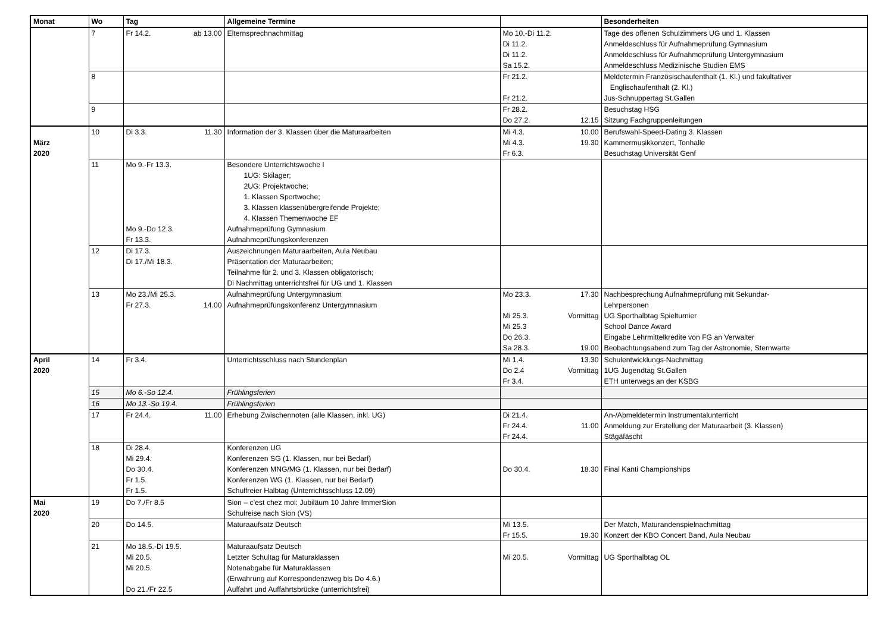| Monat | Wo | Tag | Allgemeine Termine | | Besonderheiten |
| --- | --- | --- | --- | --- | --- |
| | 7 | Fr 14.2. ab 13.00 | Elternsprechnachmittag | Mo 10.-Di 11.2. Di 11.2. Di 11.2. Sa 15.2. | Tage des offenen Schulzimmers UG und 1. Klassen Anmeldeschluss für Aufnahmeprüfung Gymnasium Anmeldeschluss für Aufnahmeprüfung Untergymnasium Anmeldeschluss Medizinische Studien EMS |
| | 8 | | | Fr 21.2. Fr 21.2. | Meldetermin Französischaufenthalt (1. Kl.) und fakultativer Englischaufenthalt (2. Kl.) Jus-Schnuppertag St.Gallen |
| | 9 | | | Fr 28.2. Do 27.2. 12.15 | Besuchstag HSG Sitzung Fachgruppenleitungen |
| März 2020 | 10 | Di 3.3. 11.30 | Information der 3. Klassen über die Maturaarbeiten | Mi 4.3. 10.00 Mi 4.3. 19.30 Fr 6.3. | Berufswahl-Speed-Dating 3. Klassen Kammermusikkonzert, Tonhalle Besuchstag Universität Genf |
| | 11 | Mo 9.-Fr 13.3. Mo 9.-Do 12.3. Fr 13.3. | Besondere Unterrichtswoche I 1UG: Skilager; 2UG: Projektwoche; 1. Klassen Sportwoche; 3. Klassen klassenübergreifende Projekte; 4. Klassen Themenwoche EF Aufnahmeprüfung Gymnasium Aufnahmeprüfungskonferenzen | | |
| | 12 | Di 17.3. Di 17./Mi 18.3. | Auszeichnungen Maturaarbeiten, Aula Neubau Präsentation der Maturaarbeiten; Teilnahme für 2. und 3. Klassen obligatorisch; Di Nachmittag unterrichtsfrei für UG und 1. Klassen | | |
| | 13 | Mo 23./Mi 25.3. Fr 27.3. 14.00 | Aufnahmeprüfung Untergymnasium Aufnahmeprüfungskonferenz Untergymnasium | Mo 23.3. 17.30 Mi 25.3. Vormittag Mi 25.3 Do 26.3. Sa 28.3. 19.00 | Nachbesprechung Aufnahmeprüfung mit Sekundar- Lehrpersonen UG Sporthalbtag Spielturnier School Dance Award Eingabe Lehrmittelkredite von FG an Verwalter Beobachtungsabend zum Tag der Astronomie, Sternwarte |
| April 2020 | 14 | Fr 3.4. | Unterrichtsschluss nach Stundenplan | Mi 1.4. 13.30 Do 2.4 Vormittag Fr 3.4. | Schulentwicklungs-Nachmittag 1UG Jugendtag St.Gallen ETH unterwegs an der KSBG |
| | 15 | Mo 6.-So 12.4. | Frühlingsferien | | |
| | 16 | Mo 13.-So 19.4. | Frühlingsferien | | |
| | 17 | Fr 24.4. 11.00 | Erhebung Zwischennoten (alle Klassen, inkl. UG) | Di 21.4. Fr 24.4. 11.00 Fr 24.4. | An-/Abmeldetermin Instrumentalunterricht Anmeldung zur Erstellung der Maturaarbeit (3. Klassen) Stägäfäscht |
| | 18 | Di 28.4. Mi 29.4. Do 30.4. Fr 1.5. Fr 1.5. | Konferenzen UG Konferenzen SG (1. Klassen, nur bei Bedarf) Konferenzen MNG/MG (1. Klassen, nur bei Bedarf) Konferenzen WG (1. Klassen, nur bei Bedarf) Schulfreier Halbtag (Unterrichtsschluss 12.09) | Do 30.4. 18.30 | Final Kanti Championships |
| Mai 2020 | 19 | Do 7./Fr 8.5 | Sion – c’est chez moi: Jubiläum 10 Jahre ImmerSion Schulreise nach Sion (VS) | | |
| | 20 | Do 14.5. | Maturaaufsatz Deutsch | Mi 13.5. Fr 15.5. 19.30 | Der Match, Maturandenspielnachmittag Konzert der KBO Concert Band, Aula Neubau |
| | 21 | Mo 18.5.-Di 19.5. Mi 20.5. Mi 20.5. Do 21./Fr 22.5 | Maturaaufsatz Deutsch Letzter Schultag für Maturaklassen Notenabgabe für Maturaklassen (Erwahrung auf Korrespondenzweg bis Do 4.6.) Auffahrt und Auffahrtsbrücke (unterrichtsfrei) | Mi 20.5. Vormittag | UG Sporthalbtag OL |